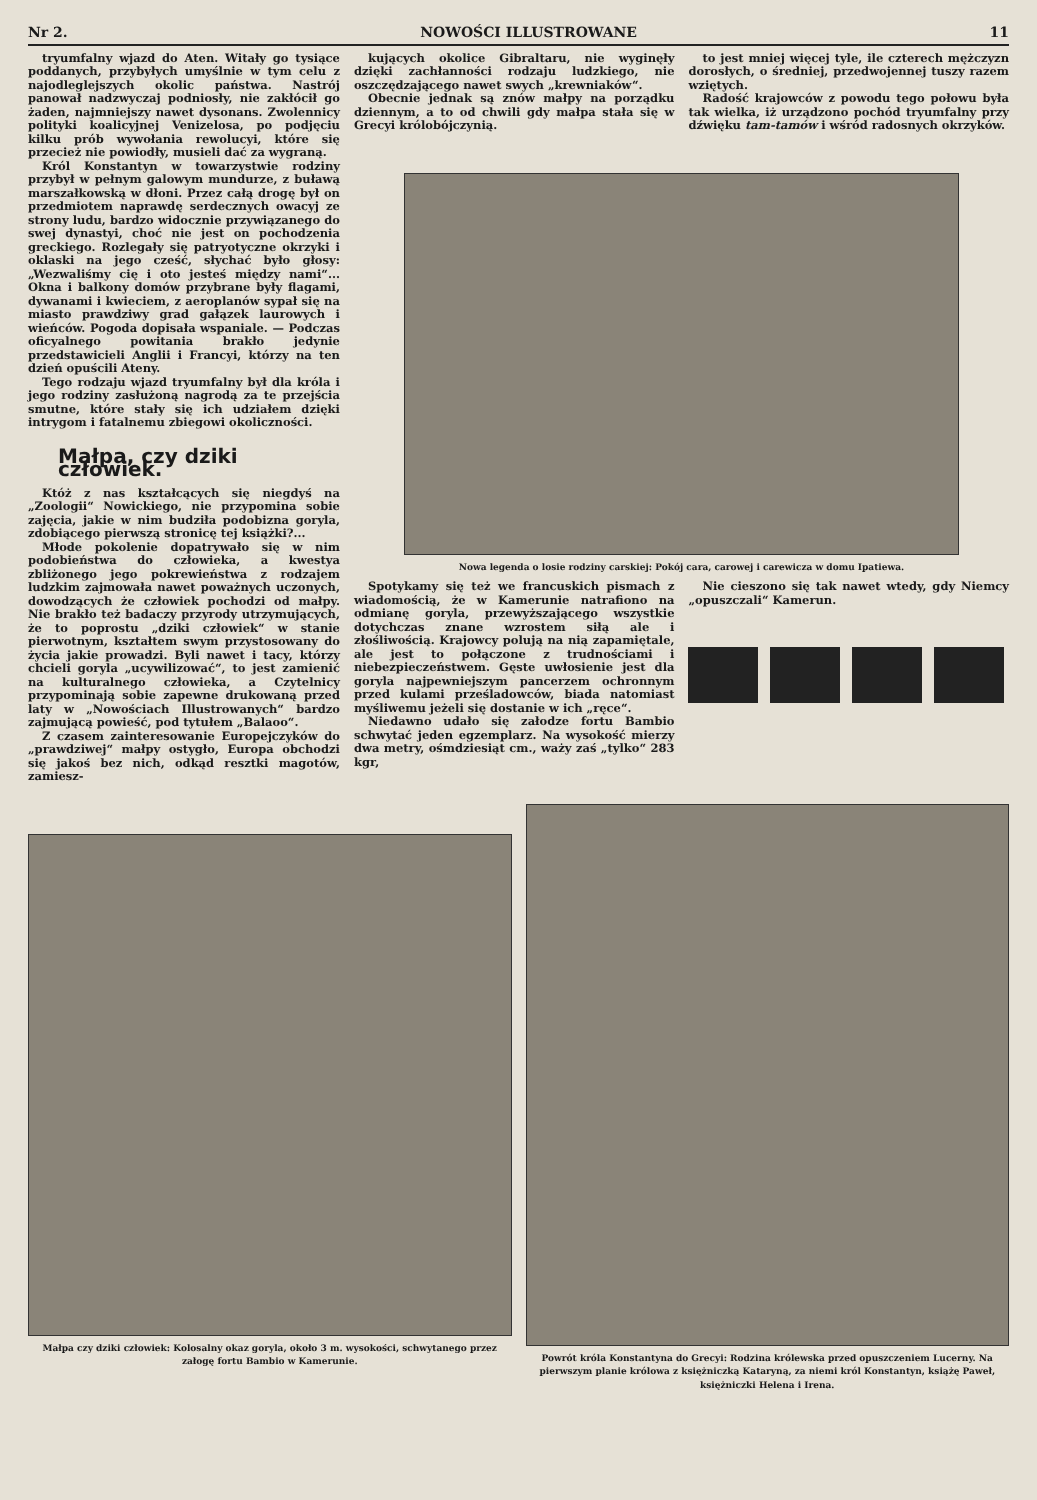Nr 2. NOWOŚCI ILLUSTROWANE 11
tryumfalny wjazd do Aten. Witały go tysiące poddanych, przybyłych umyślnie w tym celu z najodleglejszych okolic państwa. Nastrój panował nadzwyczaj podniosły, nie zakłócił go żaden, najmniejszy nawet dysonans. Zwolennicy polityki koalicyjnej Venizelosa, po podjęciu kilku prób wywołania rewolucyi, które się przecież nie powiodły, musieli dać za wygraną.
Król Konstantyn w towarzystwie rodziny przybył w pełnym galowym mundurze, z buławą marszałkowską w dłoni. Przez całą drogę był on przedmiotem naprawdę serdecznych owacyj ze strony ludu, bardzo widocznie przywiązanego do swej dynastyi, choć nie jest on pochodzenia greckiego. Rozlegały się patryotyczne okrzyki i oklaski na jego cześć, słychać było głosy: „Wezwaliśmy cię i oto jesteś między nami“... Okna i balkony domów przybrane były flagami, dywanami i kwieciem, z aeroplanów sypał się na miasto prawdziwy grad gałązek laurowych i wieńców. Pogoda dopisała wspaniale. — Podczas oficyalnego powitania brakło jedynie przedstawicieli Anglii i Francyi, którzy na ten dzień opuścili Ateny.
Tego rodzaju wjazd tryumfalny był dla króla i jego rodziny zasłużoną nagrodą za te przejścia smutne, które stały się ich udziałem dzięki intrygom i fatalnemu zbiegowi okoliczności.
Małpa, czy dziki człowiek.
Któż z nas kształcących się niegdyś na „Zoologii“ Nowickiego, nie przypomina sobie zajęcia, jakie w nim budziła podobizna goryla, zdobiącego pierwszą stronicę tej książki?...
Młode pokolenie dopatrywało się w nim podobieństwa do człowieka, a kwestya zbliżonego jego pokrewieństwa z rodzajem ludzkim zajmowała nawet poważnych uczonych, dowodzących że człowiek pochodzi od małpy. Nie brakło też badaczy przyrody utrzymujących, że to poprostu „dziki człowiek“ w stanie pierwotnym, kształtem swym przystosowany do życia jakie prowadzi. Byli nawet i tacy, którzy chcieli goryla „ucywilizować“, to jest zamienić na kulturalnego człowieka, a Czytelnicy przypominają sobie zapewne drukowaną przed laty w „Nowościach Illustrowanych“ bardzo zajmującą powieść, pod tytułem „Balaoo“.
Z czasem zainteresowanie Europejczyków do „prawdziwej“ małpy ostygło, Europa obchodzi się jakoś bez nich, odkąd resztki magotów, zamiesz-
kujących okolice Gibraltaru, nie wyginęły dzięki zachłanności rodzaju ludzkiego, nie oszczędzającego nawet swych „krewniaków“.
Obecnie jednak są znów małpy na porządku dziennym, a to od chwili gdy małpa stała się w Grecyi królobójczynią.
to jest mniej więcej tyle, ile czterech mężczyzn dorosłych, o średniej, przedwojennej tuszy razem wziętych.
Radość krajowców z powodu tego połowu była tak wielka, iż urządzono pochód tryumfalny przy dźwięku tam-tamów i wśród radosnych okrzyków.
Nowa legenda o losie rodziny carskiej: Pokój cara, carowej i carewicza w domu Ipatiewa.
Spotykamy się też we francuskich pismach z wiadomością, że w Kamerunie natrafiono na odmianę goryla, przewyższającego wszystkie dotychczas znane wzrostem siłą ale i złośliwością. Krajowcy polują na nią zapamiętale, ale jest to połączone z trudnościami i niebezpieczeństwem. Gęste uwłosienie jest dla goryla najpewniejszym pancerzem ochronnym przed kulami prześladowców, biada natomiast myśliwemu jeżeli się dostanie w ich „ręce“.
Niedawno udało się załodze fortu Bambio schwytać jeden egzemplarz. Na wysokość mierzy dwa metry, ośmdziesiąt cm., waży zaś „tylko“ 283 kgr,
Nie cieszono się tak nawet wtedy, gdy Niemcy „opuszczali“ Kamerun.
Małpa czy dziki człowiek: Kolosalny okaz goryla, około 3 m. wysokości, schwytanego przez załogę fortu Bambio w Kamerunie.
Powrót króla Konstantyna do Grecyi: Rodzina królewska przed opuszczeniem Lucerny. Na pierwszym planie królowa z księżniczką Kataryną, za niemi król Konstantyn, książę Paweł, księżniczki Helena i Irena.